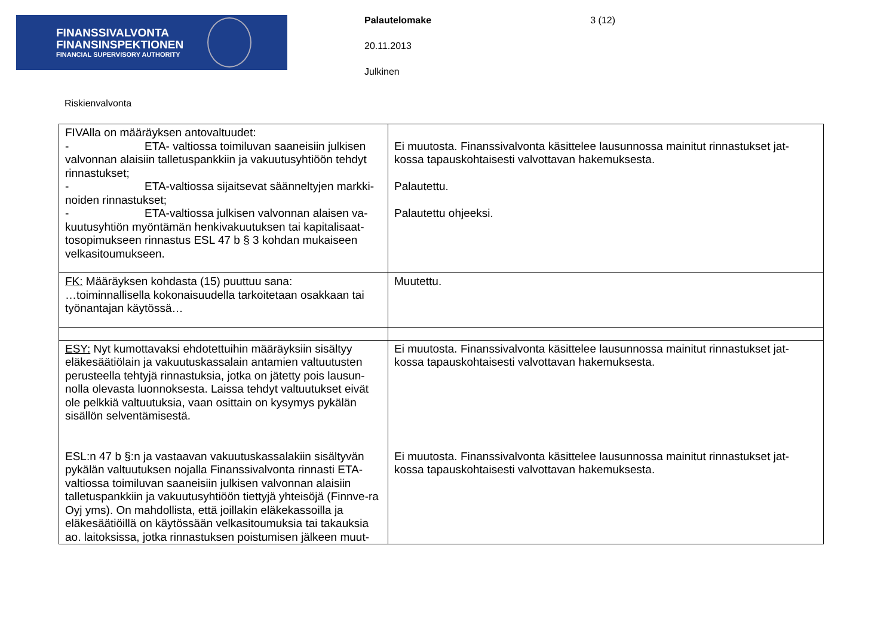FINANSSIVALVONTA
FINANSINSPEKTIONEN
FINANCIAL SUPERVISORY AUTHORITY
Palautelomake 3 (12)
20.11.2013
Julkinen
Riskienvalvonta
| FIVAlla on määräyksen antovaltuudet: - ETA- valtiossa toimiluvan saaneisiin julkisen valvonnan alaisiin talletuspankkiin ja vakuutusyhtiöön tehdyt rinnastukset; - ETA-valtiossa sijaitsevat säänneltyjen markki-noiden rinnastukset; - ETA-valtiossa julkisen valvonnan alaisen va-kuutusyhtiön myöntämän henkivakuutuksen tai kapitalisaat-tosopimukseen rinnastus ESL 47 b § 3 kohdan mukaiseen velkasitoumukseen. | Ei muutosta. Finanssivalvonta käsittelee lausunnossa mainitut rinnastukset jat-kossa tapauskohtaisesti valvottavan hakemuksesta. Palautettu. Palautettu ohjeeksi. |
| FK: Määräyksen kohdasta (15) puuttuu sana: …toiminnallisella kokonaisuudella tarkoitetaan osakkaan tai työnantajan käytössä… | Muutettu. |
| ESY: Nyt kumottavaksi ehdotettuihin määräyksiin sisältyy eläkesäätiölain ja vakuutuskassalain antamien valtuutusten perusteella tehtyjä rinnastuksia, jotka on jätetty pois lausun-nolla olevasta luonnoksesta. Laissa tehdyt valtuutukset eivät ole pelkkiä valtuutuksia, vaan osittain on kysymys pykälän sisällön selventämisestä. ESL:n 47 b §:n ja vastaavan vakuutuskassalakiin sisältyvän pykälän valtuutuksen nojalla Finanssivalvonta rinnasti ETA-valtiossa toimiluvan saaneisiin julkisen valvonnan alaisiin talletuspankkiin ja vakuutusyhtiöön tiettyjä yhteisöjä (Finnve-ra Oyj yms). On mahdollista, että joillakin eläkekassoilla ja eläkesäätiöillä on käytössään velkasitoumuksia tai takauksia ao. laitoksissa, jotka rinnastuksen poistumisen jälkeen muut- | Ei muutosta. Finanssivalvonta käsittelee lausunnossa mainitut rinnastukset jat-kossa tapauskohtaisesti valvottavan hakemuksesta. Ei muutosta. Finanssivalvonta käsittelee lausunnossa mainitut rinnastukset jat-kossa tapauskohtaisesti valvottavan hakemuksesta. |